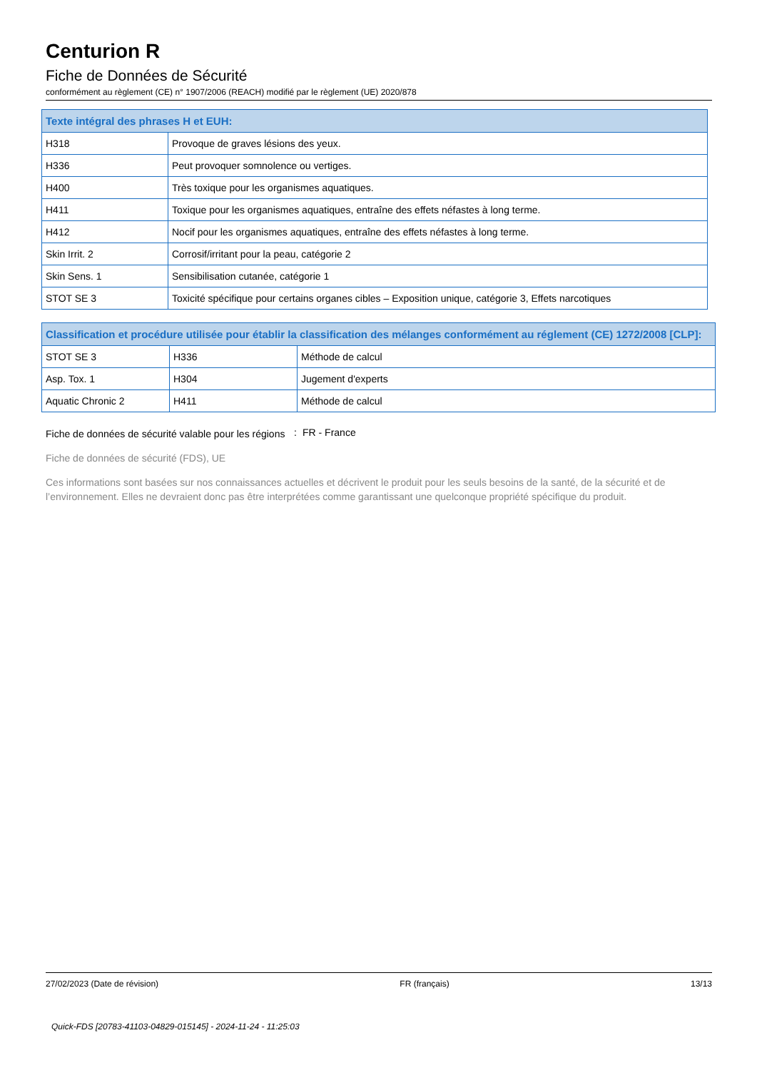Centurion R
Fiche de Données de Sécurité
conformément au règlement (CE) n° 1907/2006 (REACH) modifié par le règlement (UE) 2020/878
| Texte intégral des phrases H et EUH: | |
| --- | --- |
| H318 | Provoque de graves lésions des yeux. |
| H336 | Peut provoquer somnolence ou vertiges. |
| H400 | Très toxique pour les organismes aquatiques. |
| H411 | Toxique pour les organismes aquatiques, entraîne des effets néfastes à long terme. |
| H412 | Nocif pour les organismes aquatiques, entraîne des effets néfastes à long terme. |
| Skin Irrit. 2 | Corrosif/irritant pour la peau, catégorie 2 |
| Skin Sens. 1 | Sensibilisation cutanée, catégorie 1 |
| STOT SE 3 | Toxicité spécifique pour certains organes cibles – Exposition unique, catégorie 3, Effets narcotiques |
| Classification et procédure utilisée pour établir la classification des mélanges conformément au réglement (CE) 1272/2008 [CLP]: | | |
| --- | --- | --- |
| STOT SE 3 | H336 | Méthode de calcul |
| Asp. Tox. 1 | H304 | Jugement d'experts |
| Aquatic Chronic 2 | H411 | Méthode de calcul |
Fiche de données de sécurité valable pour les régions
: FR - France
Fiche de données de sécurité (FDS), UE
Ces informations sont basées sur nos connaissances actuelles et décrivent le produit pour les seuls besoins de la santé, de la sécurité et de l’environnement. Elles ne devraient donc pas être interprétées comme garantissant une quelconque propriété spécifique du produit.
27/02/2023 (Date de révision) FR (français) 13/13
Quick-FDS [20783-41103-04829-015145] - 2024-11-24 - 11:25:03